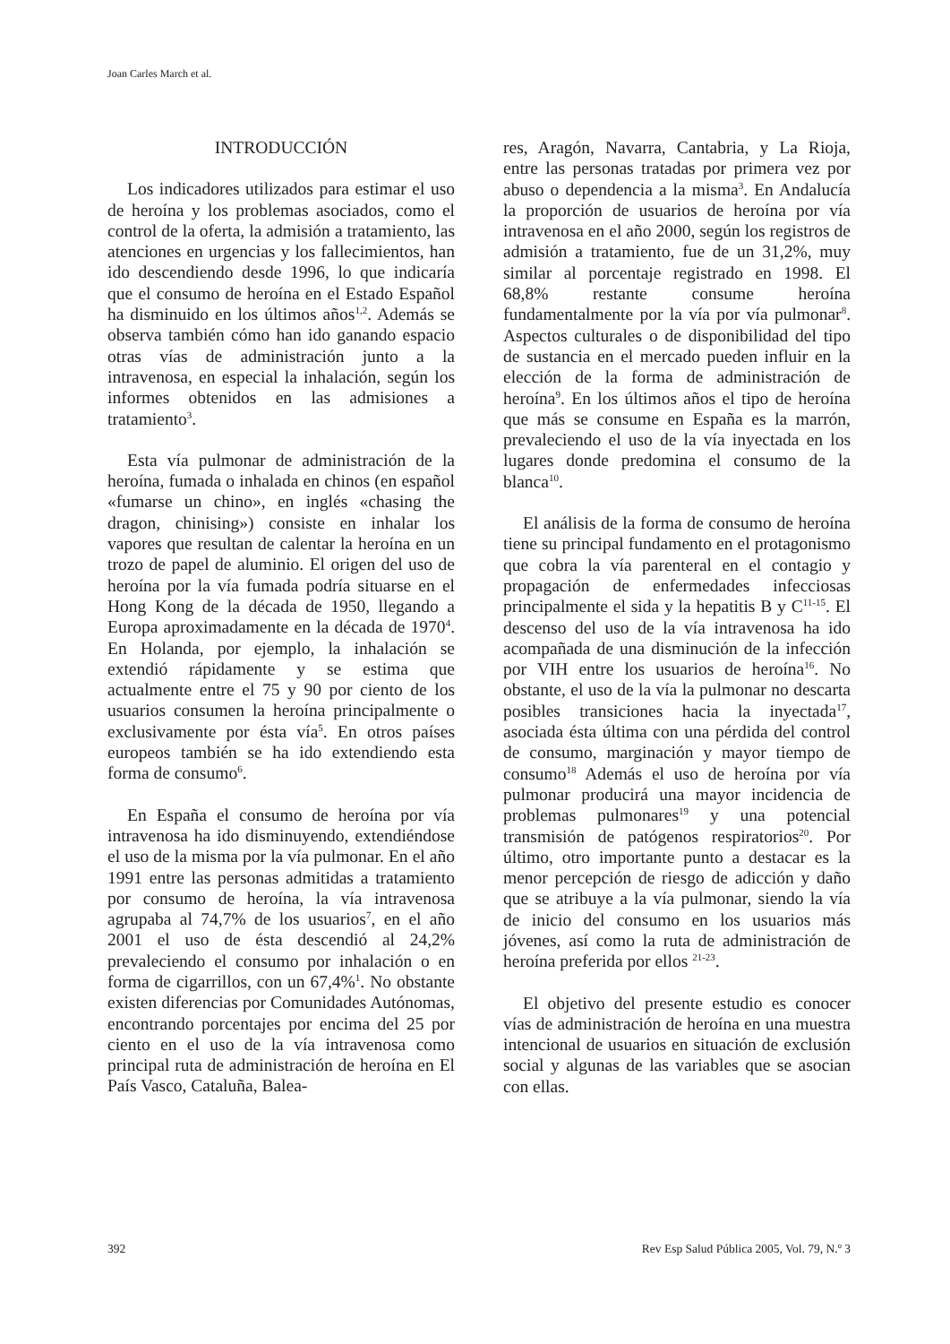Joan Carles March et al.
INTRODUCCIÓN
Los indicadores utilizados para estimar el uso de heroína y los problemas asociados, como el control de la oferta, la admisión a tratamiento, las atenciones en urgencias y los fallecimientos, han ido descendiendo desde 1996, lo que indicaría que el consumo de heroína en el Estado Español ha disminuido en los últimos años<sup>1,2</sup>. Además se observa también cómo han ido ganando espacio otras vías de administración junto a la intravenosa, en especial la inhalación, según los informes obtenidos en las admisiones a tratamiento<sup>3</sup>.
Esta vía pulmonar de administración de la heroína, fumada o inhalada en chinos (en español «fumarse un chino», en inglés «chasing the dragon, chinising») consiste en inhalar los vapores que resultan de calentar la heroína en un trozo de papel de aluminio. El origen del uso de heroína por la vía fumada podría situarse en el Hong Kong de la década de 1950, llegando a Europa aproximadamente en la década de 1970<sup>4</sup>. En Holanda, por ejemplo, la inhalación se extendió rápidamente y se estima que actualmente entre el 75 y 90 por ciento de los usuarios consumen la heroína principalmente o exclusivamente por ésta vía<sup>5</sup>. En otros países europeos también se ha ido extendiendo esta forma de consumo<sup>6</sup>.
En España el consumo de heroína por vía intravenosa ha ido disminuyendo, extendiéndose el uso de la misma por la vía pulmonar. En el año 1991 entre las personas admitidas a tratamiento por consumo de heroína, la vía intravenosa agrupaba al 74,7% de los usuarios<sup>7</sup>, en el año 2001 el uso de ésta descendió al 24,2% prevaleciendo el consumo por inhalación o en forma de cigarrillos, con un 67,4%<sup>1</sup>. No obstante existen diferencias por Comunidades Autónomas, encontrando porcentajes por encima del 25 por ciento en el uso de la vía intravenosa como principal ruta de administración de heroína en El País Vasco, Cataluña, Balea-
res, Aragón, Navarra, Cantabria, y La Rioja, entre las personas tratadas por primera vez por abuso o dependencia a la misma<sup>3</sup>. En Andalucía la proporción de usuarios de heroína por vía intravenosa en el año 2000, según los registros de admisión a tratamiento, fue de un 31,2%, muy similar al porcentaje registrado en 1998. El 68,8% restante consume heroína fundamentalmente por la vía por vía pulmonar<sup>8</sup>. Aspectos culturales o de disponibilidad del tipo de sustancia en el mercado pueden influir en la elección de la forma de administración de heroína<sup>9</sup>. En los últimos años el tipo de heroína que más se consume en España es la marrón, prevaleciendo el uso de la vía inyectada en los lugares donde predomina el consumo de la blanca<sup>10</sup>.
El análisis de la forma de consumo de heroína tiene su principal fundamento en el protagonismo que cobra la vía parenteral en el contagio y propagación de enfermedades infecciosas principalmente el sida y la hepatitis B y C<sup>11-15</sup>. El descenso del uso de la vía intravenosa ha ido acompañada de una disminución de la infección por VIH entre los usuarios de heroína<sup>16</sup>. No obstante, el uso de la vía la pulmonar no descarta posibles transiciones hacia la inyectada<sup>17</sup>, asociada ésta última con una pérdida del control de consumo, marginación y mayor tiempo de consumo<sup>18</sup> Además el uso de heroína por vía pulmonar producirá una mayor incidencia de problemas pulmonares<sup>19</sup> y una potencial transmisión de patógenos respiratorios<sup>20</sup>. Por último, otro importante punto a destacar es la menor percepción de riesgo de adicción y daño que se atribuye a la vía pulmonar, siendo la vía de inicio del consumo en los usuarios más jóvenes, así como la ruta de administración de heroína preferida por ellos <sup>21-23</sup>.
El objetivo del presente estudio es conocer vías de administración de heroína en una muestra intencional de usuarios en situación de exclusión social y algunas de las variables que se asocian con ellas.
392 Rev Esp Salud Pública 2005, Vol. 79, N.º 3